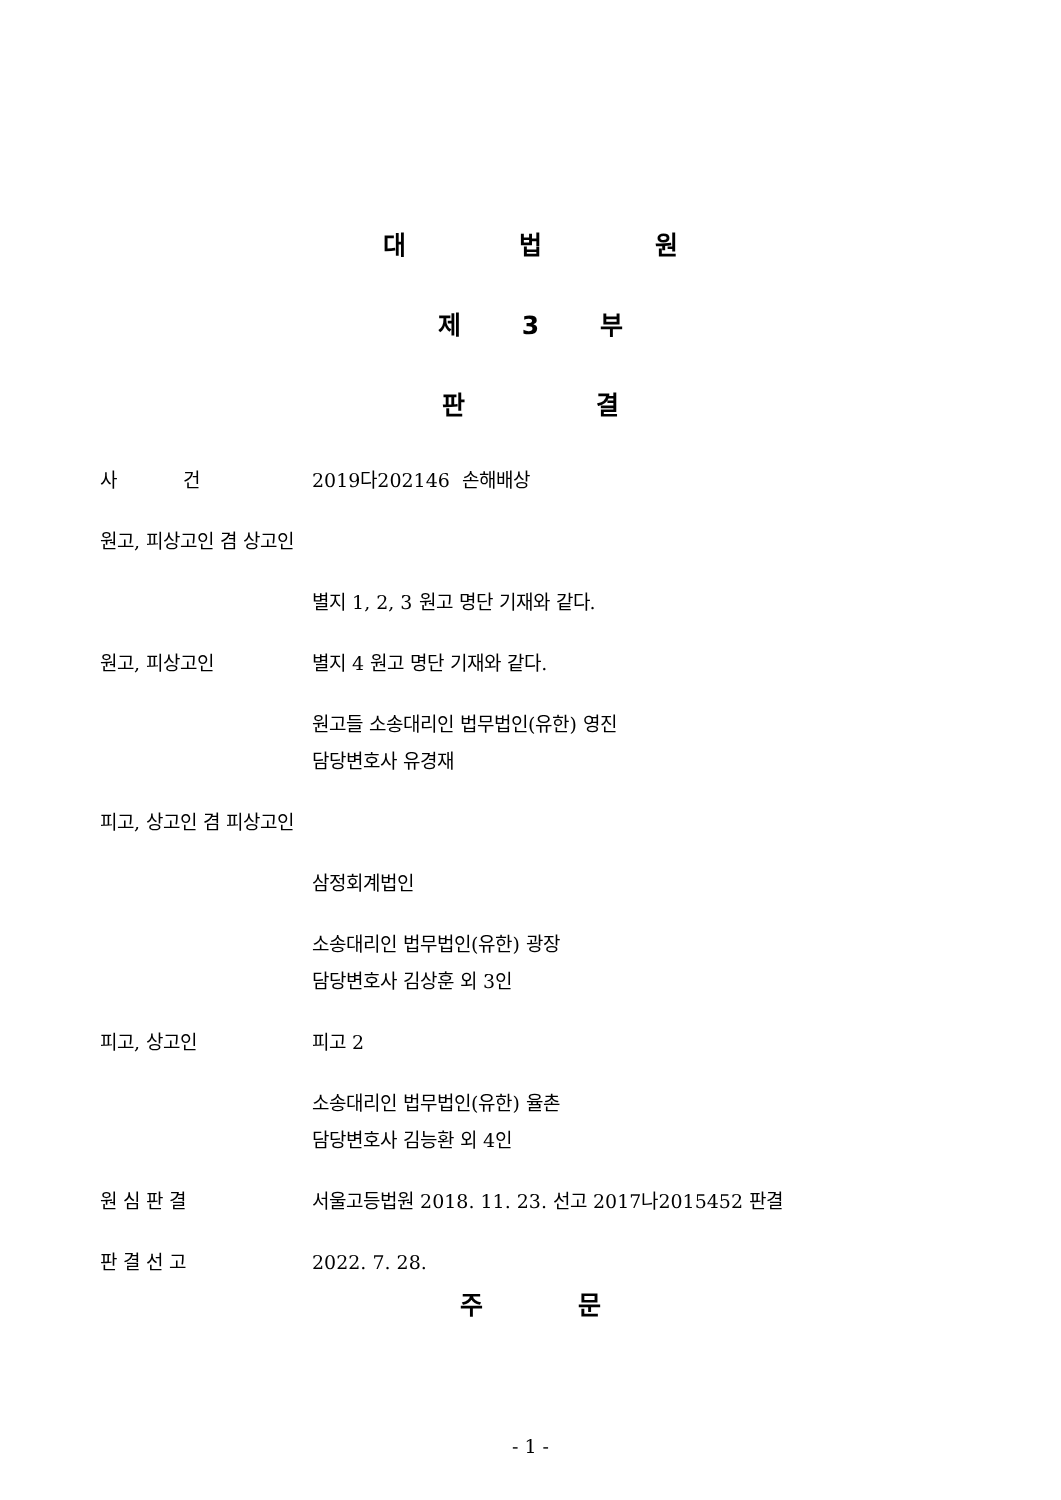대 법 원
제 3 부
판 결
사 건 2019다202146 손해배상
원고, 피상고인 겸 상고인
별지 1, 2, 3 원고 명단 기재와 같다.
원고, 피상고인 별지 4 원고 명단 기재와 같다.
원고들 소송대리인 법무법인(유한) 영진
담당변호사 유경재
피고, 상고인 겸 피상고인
삼정회계법인
소송대리인 법무법인(유한) 광장
담당변호사 김상훈 외 3인
피고, 상고인 피고 2
소송대리인 법무법인(유한) 율촌
담당변호사 김능환 외 4인
원 심 판 결 서울고등법원 2018. 11. 23. 선고 2017나2015452 판결
판 결 선 고 2022. 7. 28.
주 문
- 1 -